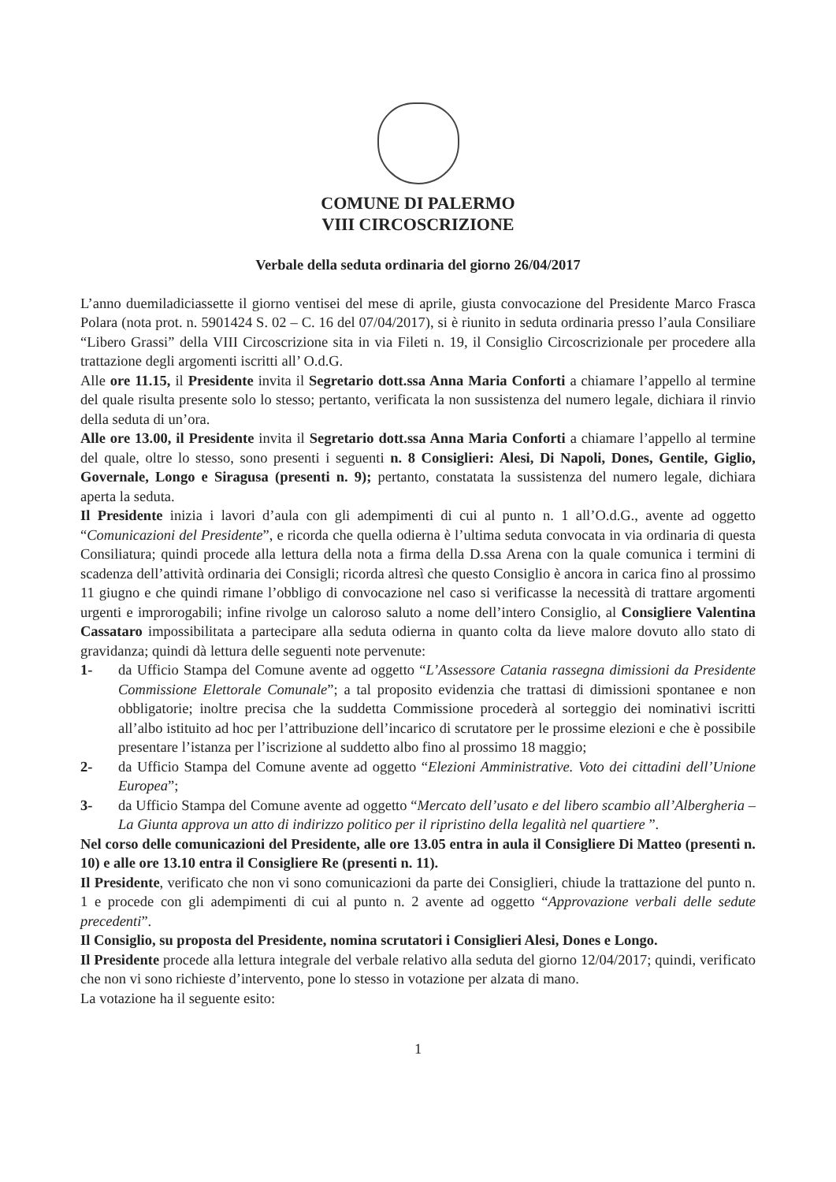COMUNE DI PALERMO
VIII CIRCOSCRIZIONE
Verbale della seduta ordinaria del giorno 26/04/2017
L’anno duemiladiciassette il giorno ventisei del mese di aprile, giusta convocazione del Presidente Marco Frasca Polara (nota prot. n. 5901424 S. 02 – C. 16 del 07/04/2017), si è riunito in seduta ordinaria presso l’aula Consiliare “Libero Grassi” della VIII Circoscrizione sita in via Fileti n. 19, il Consiglio Circoscrizionale per procedere alla trattazione degli argomenti iscritti all’ O.d.G.
Alle ore 11.15, il Presidente invita il Segretario dott.ssa Anna Maria Conforti a chiamare l’appello al termine del quale risulta presente solo lo stesso; pertanto, verificata la non sussistenza del numero legale, dichiara il rinvio della seduta di un’ora.
Alle ore 13.00, il Presidente invita il Segretario dott.ssa Anna Maria Conforti a chiamare l’appello al termine del quale, oltre lo stesso, sono presenti i seguenti n. 8 Consiglieri: Alesi, Di Napoli, Dones, Gentile, Giglio, Governale, Longo e Siragusa (presenti n. 9); pertanto, constatata la sussistenza del numero legale, dichiara aperta la seduta.
Il Presidente inizia i lavori d’aula con gli adempimenti di cui al punto n. 1 all’O.d.G., avente ad oggetto “Comunicazioni del Presidente”, e ricorda che quella odierna è l’ultima seduta convocata in via ordinaria di questa Consiliatura; quindi procede alla lettura della nota a firma della D.ssa Arena con la quale comunica i termini di scadenza dell’attività ordinaria dei Consigli; ricorda altresì che questo Consiglio è ancora in carica fino al prossimo 11 giugno e che quindi rimane l’obbligo di convocazione nel caso si verificasse la necessità di trattare argomenti urgenti e improrogabili; infine rivolge un caloroso saluto a nome dell’intero Consiglio, al Consigliere Valentina Cassataro impossibilitata a partecipare alla seduta odierna in quanto colta da lieve malore dovuto allo stato di gravidanza; quindi dà lettura delle seguenti note pervenute:
1- da Ufficio Stampa del Comune avente ad oggetto “L’Assessore Catania rassegna dimissioni da Presidente Commissione Elettorale Comunale”; a tal proposito evidenzia che trattasi di dimissioni spontanee e non obbligatorie; inoltre precisa che la suddetta Commissione procederà al sorteggio dei nominativi iscritti all’albo istituito ad hoc per l’attribuzione dell’incarico di scrutatore per le prossime elezioni e che è possibile presentare l’istanza per l’iscrizione al suddetto albo fino al prossimo 18 maggio;
2- da Ufficio Stampa del Comune avente ad oggetto “Elezioni Amministrative. Voto dei cittadini dell’Unione Europea”;
3- da Ufficio Stampa del Comune avente ad oggetto “Mercato dell’usato e del libero scambio all’Albergheria – La Giunta approva un atto di indirizzo politico per il ripristino della legalità nel quartiere ”.
Nel corso delle comunicazioni del Presidente, alle ore 13.05 entra in aula il Consigliere Di Matteo (presenti n. 10) e alle ore 13.10 entra il Consigliere Re (presenti n. 11).
Il Presidente, verificato che non vi sono comunicazioni da parte dei Consiglieri, chiude la trattazione del punto n. 1 e procede con gli adempimenti di cui al punto n. 2 avente ad oggetto “Approvazione verbali delle sedute precedenti”.
Il Consiglio, su proposta del Presidente, nomina scrutatori i Consiglieri Alesi, Dones e Longo.
Il Presidente procede alla lettura integrale del verbale relativo alla seduta del giorno 12/04/2017; quindi, verificato che non vi sono richieste d’intervento, pone lo stesso in votazione per alzata di mano.
La votazione ha il seguente esito:
1